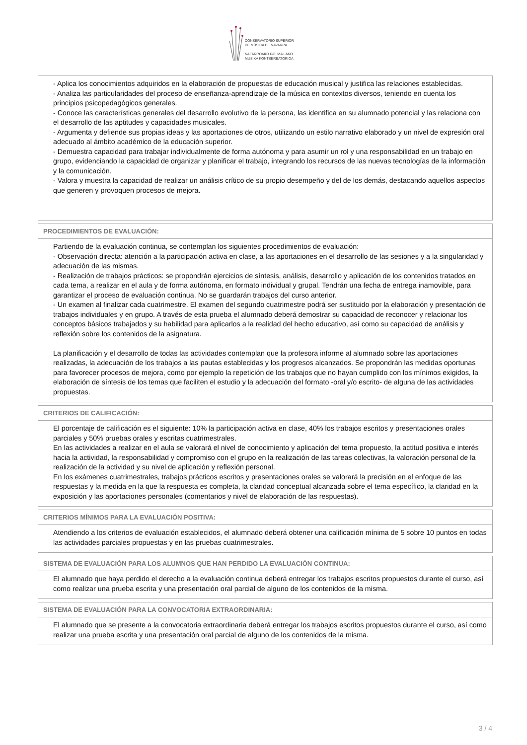CONSERVATORIO SUPERIOR
DE MÚSICA DE NAVARRA
NAFARROAKO GOI MAILAKO
MUSIKA KONTSERBATORIOA
- Aplica los conocimientos adquiridos en la elaboración de propuestas de educación musical y justifica las relaciones establecidas.
- Analiza las particularidades del proceso de enseñanza-aprendizaje de la música en contextos diversos, teniendo en cuenta los principios psicopedagógicos generales.
- Conoce las características generales del desarrollo evolutivo de la persona, las identifica en su alumnado potencial y las relaciona con el desarrollo de las aptitudes y capacidades musicales.
- Argumenta y defiende sus propias ideas y las aportaciones de otros, utilizando un estilo narrativo elaborado y un nivel de expresión oral adecuado al ámbito académico de la educación superior.
- Demuestra capacidad para trabajar individualmente de forma autónoma y para asumir un rol y una responsabilidad en un trabajo en grupo, evidenciando la capacidad de organizar y planificar el trabajo, integrando los recursos de las nuevas tecnologías de la información y la comunicación.
- Valora y muestra la capacidad de realizar un análisis crítico de su propio desempeño y del de los demás, destacando aquellos aspectos que generen y provoquen procesos de mejora.
PROCEDIMIENTOS DE EVALUACIÓN:
Partiendo de la evaluación continua, se contemplan los siguientes procedimientos de evaluación:
- Observación directa: atención a la participación activa en clase, a las aportaciones en el desarrollo de las sesiones y a la singularidad y adecuación de las mismas.
- Realización de trabajos prácticos: se propondrán ejercicios de síntesis, análisis, desarrollo y aplicación de los contenidos tratados en cada tema, a realizar en el aula y de forma autónoma, en formato individual y grupal. Tendrán una fecha de entrega inamovible, para garantizar el proceso de evaluación continua. No se guardarán trabajos del curso anterior.
- Un examen al finalizar cada cuatrimestre. El examen del segundo cuatrimestre podrá ser sustituido por la elaboración y presentación de trabajos individuales y en grupo. A través de esta prueba el alumnado deberá demostrar su capacidad de reconocer y relacionar los conceptos básicos trabajados y su habilidad para aplicarlos a la realidad del hecho educativo, así como su capacidad de análisis y reflexión sobre los contenidos de la asignatura.
La planificación y el desarrollo de todas las actividades contemplan que la profesora informe al alumnado sobre las aportaciones realizadas, la adecuación de los trabajos a las pautas establecidas y los progresos alcanzados. Se propondrán las medidas oportunas para favorecer procesos de mejora, como por ejemplo la repetición de los trabajos que no hayan cumplido con los mínimos exigidos, la elaboración de síntesis de los temas que faciliten el estudio y la adecuación del formato -oral y/o escrito- de alguna de las actividades propuestas.
CRITERIOS DE CALIFICACIÓN:
El porcentaje de calificación es el siguiente: 10% la participación activa en clase, 40% los trabajos escritos y presentaciones orales parciales y 50% pruebas orales y escritas cuatrimestrales.
En las actividades a realizar en el aula se valorará el nivel de conocimiento y aplicación del tema propuesto, la actitud positiva e interés hacia la actividad, la responsabilidad y compromiso con el grupo en la realización de las tareas colectivas, la valoración personal de la realización de la actividad y su nivel de aplicación y reflexión personal.
En los exámenes cuatrimestrales, trabajos prácticos escritos y presentaciones orales se valorará la precisión en el enfoque de las respuestas y la medida en la que la respuesta es completa, la claridad conceptual alcanzada sobre el tema específico, la claridad en la exposición y las aportaciones personales (comentarios y nivel de elaboración de las respuestas).
CRITERIOS MÍNIMOS PARA LA EVALUACIÓN POSITIVA:
Atendiendo a los criterios de evaluación establecidos, el alumnado deberá obtener una calificación mínima de 5 sobre 10 puntos en todas las actividades parciales propuestas y en las pruebas cuatrimestrales.
SISTEMA DE EVALUACIÓN PARA LOS ALUMNOS QUE HAN PERDIDO LA EVALUACIÓN CONTINUA:
El alumnado que haya perdido el derecho a la evaluación continua deberá entregar los trabajos escritos propuestos durante el curso, así como realizar una prueba escrita y una presentación oral parcial de alguno de los contenidos de la misma.
SISTEMA DE EVALUACIÓN PARA LA CONVOCATORIA EXTRAORDINARIA:
El alumnado que se presente a la convocatoria extraordinaria deberá entregar los trabajos escritos propuestos durante el curso, así como realizar una prueba escrita y una presentación oral parcial de alguno de los contenidos de la misma.
3 / 4